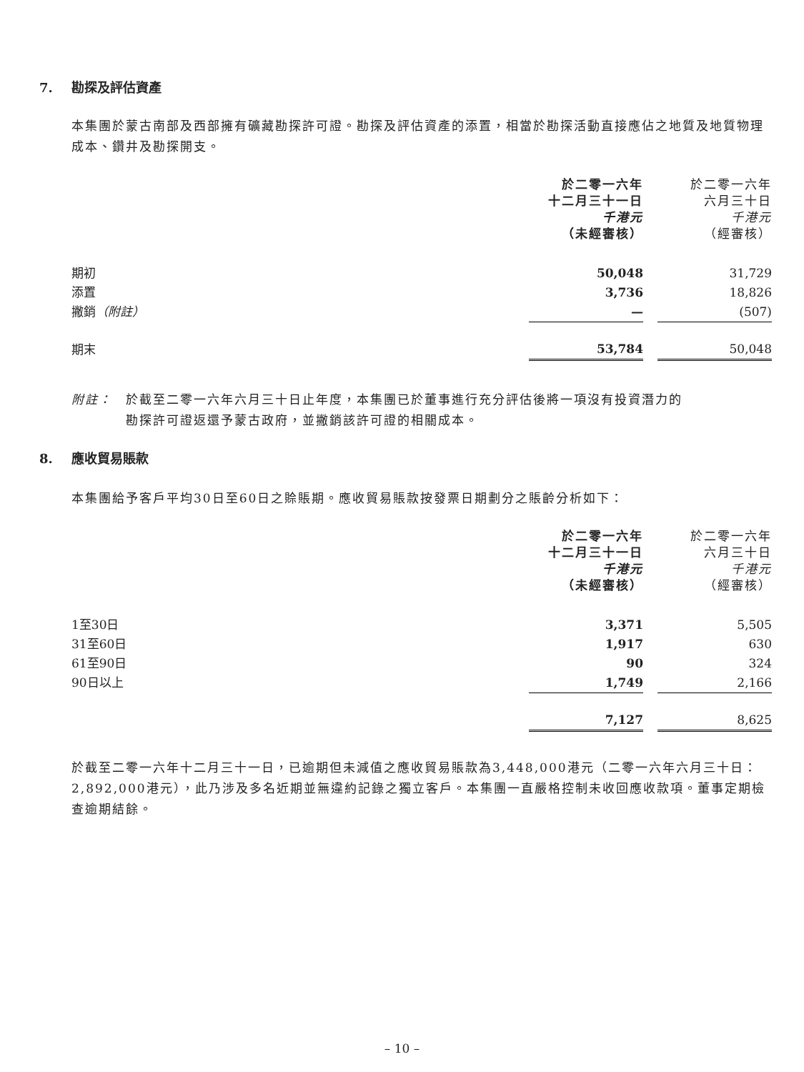7. 勘探及評估資產
本集團於蒙古南部及西部擁有礦藏勘探許可證。勘探及評估資產的添置，相當於勘探活動直接應佔之地質及地質物理成本、鑽井及勘探開支。
| | 於二零一六年 十二月三十一日 千港元 （未經審核） | | 於二零一六年 六月三十日 千港元 （經審核） |
| --- | --- | --- | --- |
| 期初 | 50,048 | | 31,729 |
| 添置 | 3,736 | | 18,826 |
| 撇銷 （附註） | — | | (507) |
| 期末 | 53,784 | | 50,048 |
附註：　於截至二零一六年六月三十日止年度，本集團已於董事進行充分評估後將一項沒有投資潛力的
　　　　勘探許可證返還予蒙古政府，並撇銷該許可證的相關成本。
8. 應收貿易賬款
本集團給予客戶平均30日至60日之賒賬期。應收貿易賬款按發票日期劃分之賬齡分析如下：
| | 於二零一六年 十二月三十一日 千港元 （未經審核） | | 於二零一六年 六月三十日 千港元 （經審核） |
| --- | --- | --- | --- |
| 1至30日 | 3,371 | | 5,505 |
| 31至60日 | 1,917 | | 630 |
| 61至90日 | 90 | | 324 |
| 90日以上 | 1,749 | | 2,166 |
| | 7,127 | | 8,625 |
於截至二零一六年十二月三十一日，已逾期但未減值之應收貿易賬款為3,448,000港元（二零一六年六月三十日：2,892,000港元），此乃涉及多名近期並無違約記錄之獨立客戶。本集團一直嚴格控制未收回應收款項。董事定期檢查逾期結餘。
– 10 –